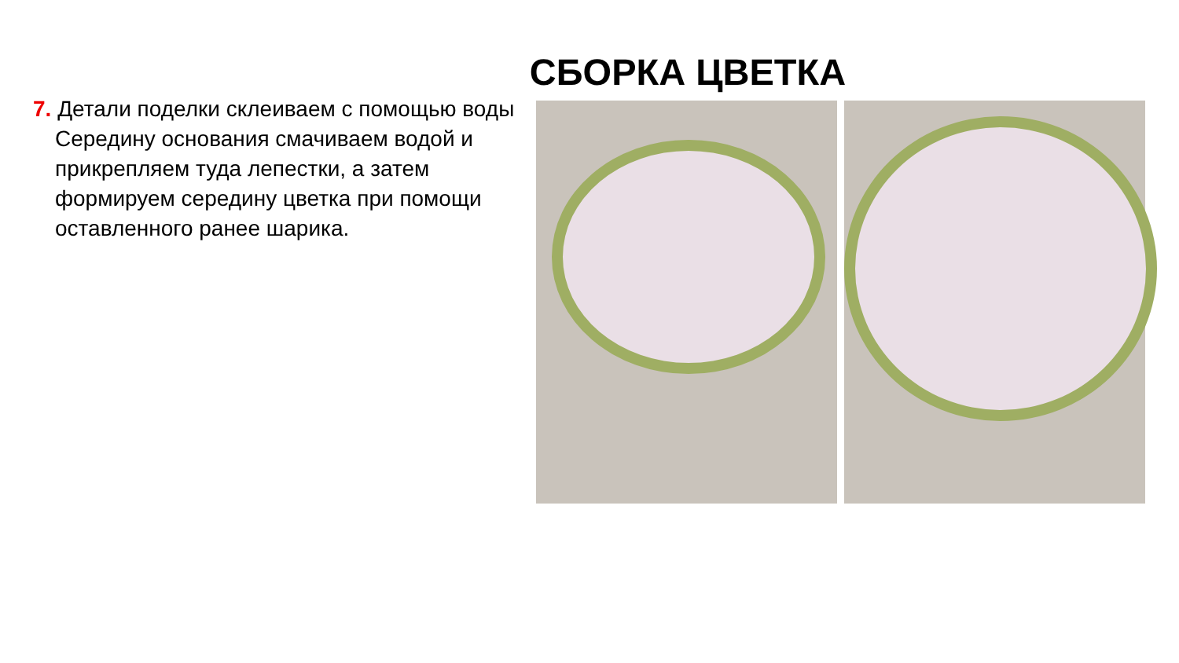СБОРКА ЦВЕТКА
7. Детали поделки склеиваем с помощью воды Середину основания смачиваем водой и прикрепляем туда лепестки, а затем формируем середину цветка при помощи оставленного ранее шарика.